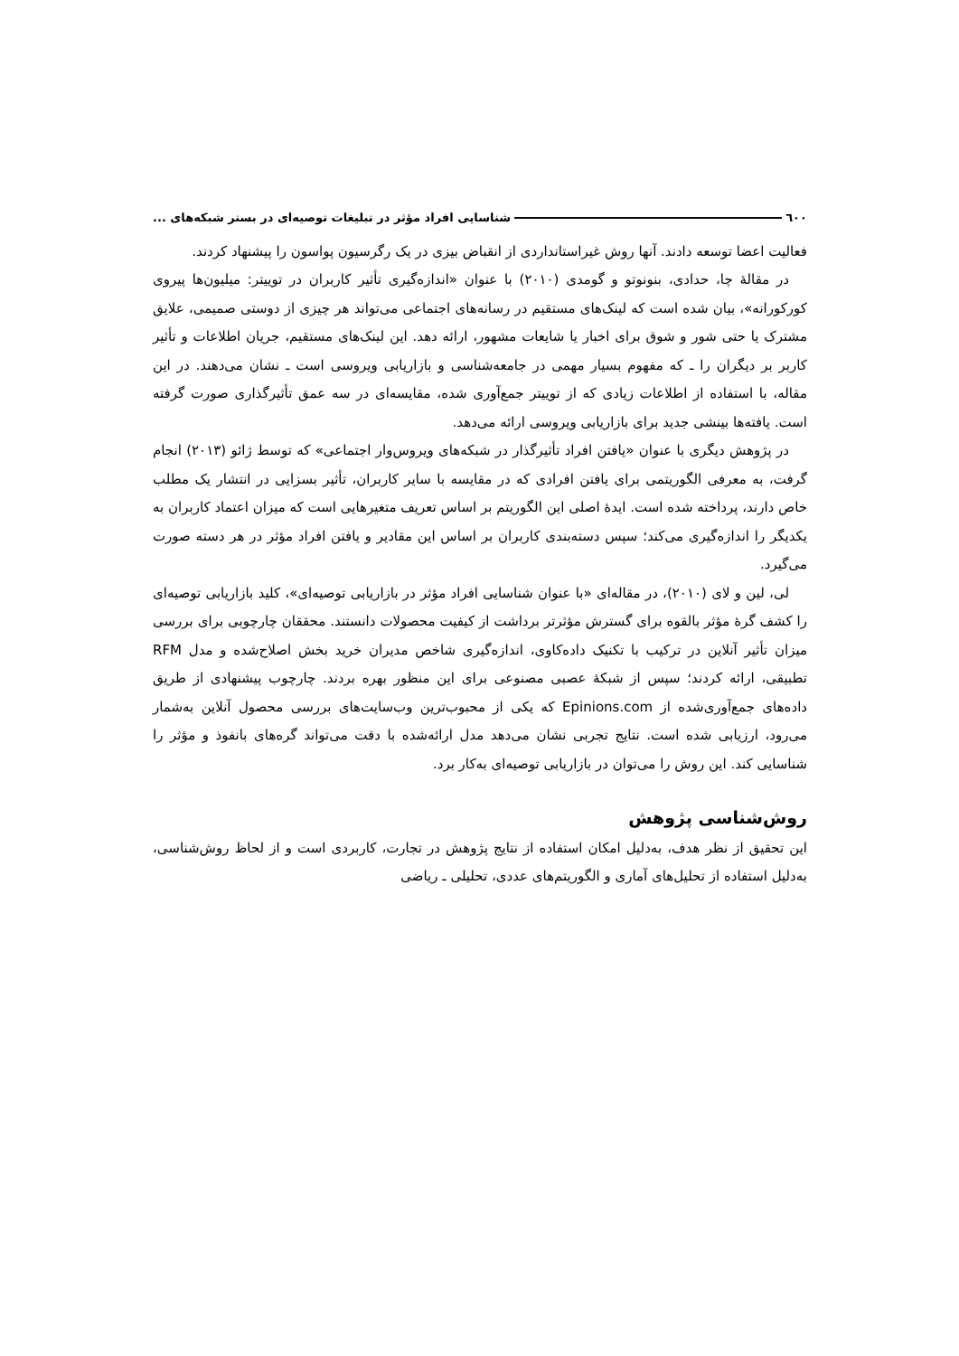٦٠٠ شناسایی افراد مؤثر در تبلیغات توصیه‌ای در بستر شبکه‌های ...
فعالیت اعضا توسعه دادند. آنها روش غیراستانداردی از انقباض بیزی در یک رگرسیون پواسون را پیشنهاد کردند.
در مقالهٔ چا، حدادی، بنونوتو و گومدی (۲۰۱۰) با عنوان «اندازه‌گیری تأثیر کاربران در توییتر: میلیون‌ها پیروی کورکورانه»، بیان شده است که لینک‌های مستقیم در رسانه‌های اجتماعی می‌تواند هر چیزی از دوستی صمیمی، علایق مشترک یا حتی شور و شوق برای اخبار یا شایعات مشهور، ارائه دهد. این لینک‌های مستقیم، جریان اطلاعات و تأثیر کاربر بر دیگران را ـ که مفهوم بسیار مهمی در جامعه‌شناسی و بازاریابی ویروسی است ـ نشان می‌دهند. در این مقاله، با استفاده از اطلاعات زیادی که از توییتر جمع‌آوری شده، مقایسه‌ای در سه عمق تأثیرگذاری صورت گرفته است. یافته‌ها بینشی جدید برای بازاریابی ویروسی ارائه می‌دهد.
در پژوهش دیگری با عنوان «یافتن افراد تأثیرگذار در شبکه‌های ویروس‌وار اجتماعی» که توسط ژائو (۲۰۱۳) انجام گرفت، به معرفی الگوریتمی برای یافتن افرادی که در مقایسه با سایر کاربران، تأثیر بسزایی در انتشار یک مطلب خاص دارند، پرداخته شده است. ایدهٔ اصلی این الگوریتم بر اساس تعریف متغیرهایی است که میزان اعتماد کاربران به یکدیگر را اندازه‌گیری می‌کند؛ سپس دسته‌بندی کاربران بر اساس این مقادیر و یافتن افراد مؤثر در هر دسته صورت می‌گیرد.
لی، لین و لای (۲۰۱۰)، در مقاله‌ای «با عنوان شناسایی افراد مؤثر در بازاریابی توصیه‌ای»، کلید بازاریابی توصیه‌ای را کشف گرهٔ مؤثر بالقوه برای گسترش مؤثرتر برداشت از کیفیت محصولات دانستند. محققان چارچوبی برای بررسی میزان تأثیر آنلاین در ترکیب با تکنیک داده‌کاوی، اندازه‌گیری شاخص مدیران خرید بخش اصلاح‌شده و مدل RFM تطبیقی، ارائه کردند؛ سپس از شبکهٔ عصبی مصنوعی برای این منظور بهره بردند. چارچوب پیشنهادی از طریق داده‌های جمع‌آوری‌شده از Epinions.com که یکی از محبوب‌ترین وب‌سایت‌های بررسی محصول آنلاین به‌شمار می‌رود، ارزیابی شده است. نتایج تجربی نشان می‌دهد مدل ارائه‌شده با دقت می‌تواند گره‌های بانفوذ و مؤثر را شناسایی کند. این روش را می‌توان در بازاریابی توصیه‌ای به‌کار برد.
روش‌شناسی پژوهش
این تحقیق از نظر هدف، به‌دلیل امکان استفاده از نتایج پژوهش در تجارت، کاربردی است و از لحاظ روش‌شناسی، به‌دلیل استفاده از تحلیل‌های آماری و الگوریتم‌های عددی، تحلیلی ـ ریاضی